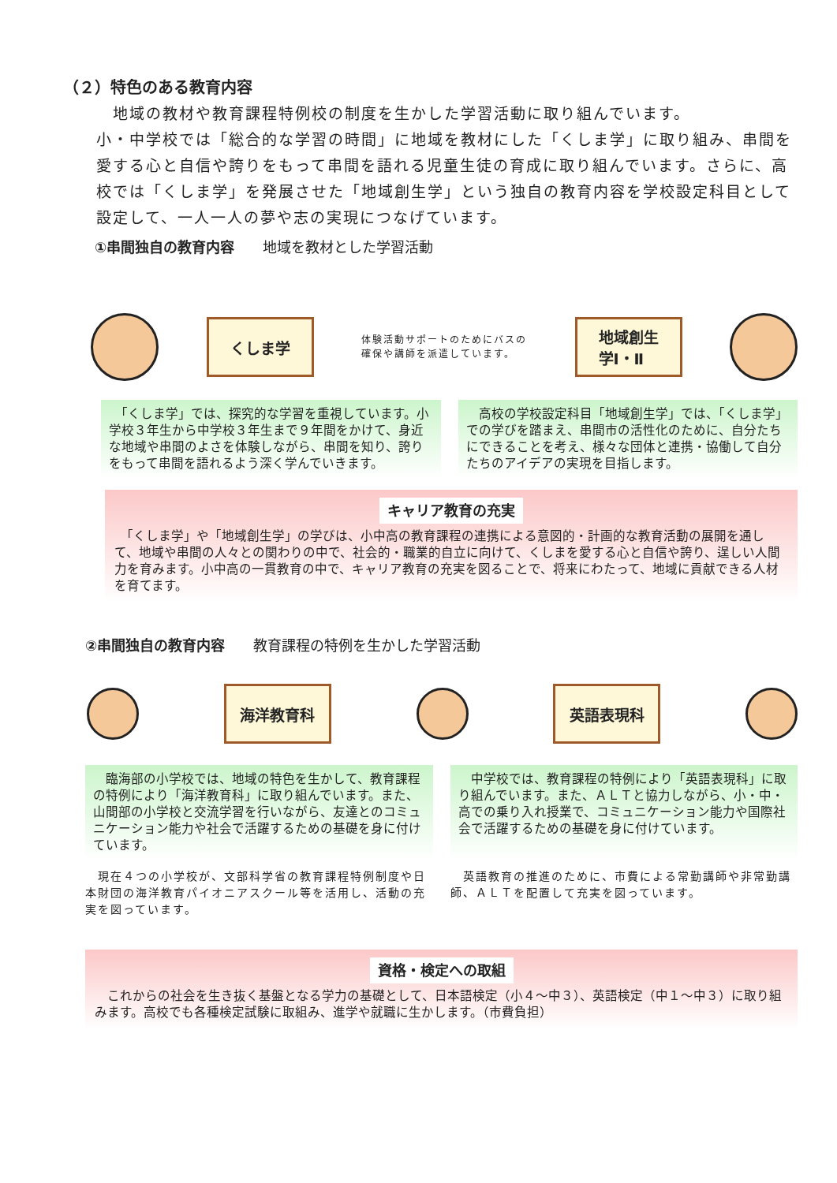（２）特色のある教育内容
　地域の教材や教育課程特例校の制度を生かした学習活動に取り組んでいます。
小・中学校では「総合的な学習の時間」に地域を教材にした「くしま学」に取り組み、串間を愛する心と自信や誇りをもって串間を語れる児童生徒の育成に取り組んでいます。さらに、高校では「くしま学」を発展させた「地域創生学」という独自の教育内容を学校設定科目として設定して、一人一人の夢や志の実現につなげています。
①串間独自の教育内容 地域を教材とした学習活動
くしま学
体験活動サポートのためにバスの確保や講師を派遣しています。
地域創生
学Ⅰ・Ⅱ
　「くしま学」では、探究的な学習を重視しています。小学校３年生から中学校３年生まで９年間をかけて、身近な地域や串間のよさを体験しながら、串間を知り、誇りをもって串間を語れるよう深く学んでいきます。
　高校の学校設定科目「地域創生学」では、「くしま学」での学びを踏まえ、串間市の活性化のために、自分たちにできることを考え、様々な団体と連携・協働して自分たちのアイデアの実現を目指します。
キャリア教育の充実
　「くしま学」や「地域創生学」の学びは、小中高の教育課程の連携による意図的・計画的な教育活動の展開を通して、地域や串間の人々との関わりの中で、社会的・職業的自立に向けて、くしまを愛する心と自信や誇り、逞しい人間力を育みます。小中高の一貫教育の中で、キャリア教育の充実を図ることで、将来にわたって、地域に貢献できる人材を育てます。
②串間独自の教育内容 教育課程の特例を生かした学習活動
海洋教育科 英語表現科
　臨海部の小学校では、地域の特色を生かして、教育課程の特例により「海洋教育科」に取り組んでいます。また、山間部の小学校と交流学習を行いながら、友達とのコミュニケーション能力や社会で活躍するための基礎を身に付けています。
　中学校では、教育課程の特例により「英語表現科」に取り組んでいます。また、ＡＬＴと協力しながら、小・中・高での乗り入れ授業で、コミュニケーション能力や国際社会で活躍するための基礎を身に付けています。
　現在４つの小学校が、文部科学省の教育課程特例制度や日本財団の海洋教育パイオニアスクール等を活用し、活動の充実を図っています。
　英語教育の推進のために、市費による常勤講師や非常勤講師、ＡＬＴを配置して充実を図っています。
資格・検定への取組
　これからの社会を生き抜く基盤となる学力の基礎として、日本語検定（小４～中３）、英語検定（中１～中３）に取り組みます。高校でも各種検定試験に取組み、進学や就職に生かします。（市費負担）